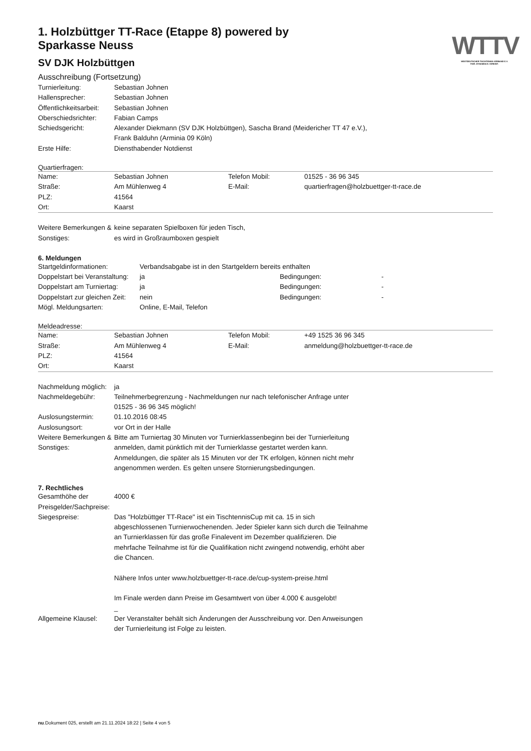WTTV
WESTDEUTSCHER TISCHTENNIS-VERBAND E.V.
FAIR. DYNAMISCH. VEREINT.
1. Holzbüttger TT-Race (Etappe 8) powered by Sparkasse Neuss
SV DJK Holzbüttgen
Ausschreibung (Fortsetzung)
| Turnierleitung: | Sebastian Johnen |
| Hallensprecher: | Sebastian Johnen |
| Öffentlichkeitsarbeit: | Sebastian Johnen |
| Oberschiedsrichter: | Fabian Camps |
| Schiedsgericht: | Alexander Diekmann (SV DJK Holzbüttgen), Sascha Brand (Meidericher TT 47 e.V.), Frank Balduhn (Arminia 09 Köln) |
| Erste Hilfe: | Diensthabender Notdienst |
Quartierfragen:
| Name: | Sebastian Johnen | Telefon Mobil: | 01525 - 36 96 345 |
| Straße: | Am Mühlenweg 4 | E-Mail: | quartierfragen@holzbuettger-tt-race.de |
| PLZ: | 41564 | | |
| Ort: | Kaarst | | |
| Weitere Bemerkungen & Sonstiges: | keine separaten Spielboxen für jeden Tisch, es wird in Großraumboxen gespielt |
6. Meldungen
| Startgeldinformationen: | Verbandsabgabe ist in den Startgeldern bereits enthalten | | |
| Doppelstart bei Veranstaltung: | ja | Bedingungen: | - |
| Doppelstart am Turniertag: | ja | Bedingungen: | - |
| Doppelstart zur gleichen Zeit: | nein | Bedingungen: | - |
| Mögl. Meldungsarten: | Online, E-Mail, Telefon | | |
Meldeadresse:
| Name: | Sebastian Johnen | Telefon Mobil: | +49 1525 36 96 345 |
| Straße: | Am Mühlenweg 4 | E-Mail: | anmeldung@holzbuettger-tt-race.de |
| PLZ: | 41564 | | |
| Ort: | Kaarst | | |
| Nachmeldung möglich: | ja |
| Nachmeldegebühr: | Teilnehmerbegrenzung - Nachmeldungen nur nach telefonischer Anfrage unter 01525 - 36 96 345 möglich! |
| Auslosungstermin: | 01.10.2016 08:45 |
| Auslosungsort: | vor Ort in der Halle |
| Weitere Bemerkungen & Sonstiges: | Bitte am Turniertag 30 Minuten vor Turnierklassenbeginn bei der Turnierleitung anmelden, damit pünktlich mit der Turnierklasse gestartet werden kann. Anmeldungen, die später als 15 Minuten vor der TK erfolgen, können nicht mehr angenommen werden. Es gelten unsere Stornierungsbedingungen. |
7. Rechtliches
| Gesamthöhe der Preisgelder/Sachpreise: | 4000 € |
| Siegespreise: | Das "Holzbüttger TT-Race" ist ein TischtennisCup mit ca. 15 in sich abgeschlossenen Turnierwochenenden. Jeder Spieler kann sich durch die Teilnahme an Turnierklassen für das große Finalevent im Dezember qualifizieren. Die mehrfache Teilnahme ist für die Qualifikation nicht zwingend notwendig, erhöht aber die Chancen. Nähere Infos unter www.holzbuettger-tt-race.de/cup-system-preise.html Im Finale werden dann Preise im Gesamtwert von über 4.000 € ausgelobt! _ |
| Allgemeine Klausel: | Der Veranstalter behält sich Änderungen der Ausschreibung vor. Den Anweisungen der Turnierleitung ist Folge zu leisten. |
nu.Dokument 025, erstellt am 21.11.2024 18:22 | Seite 4 von 5